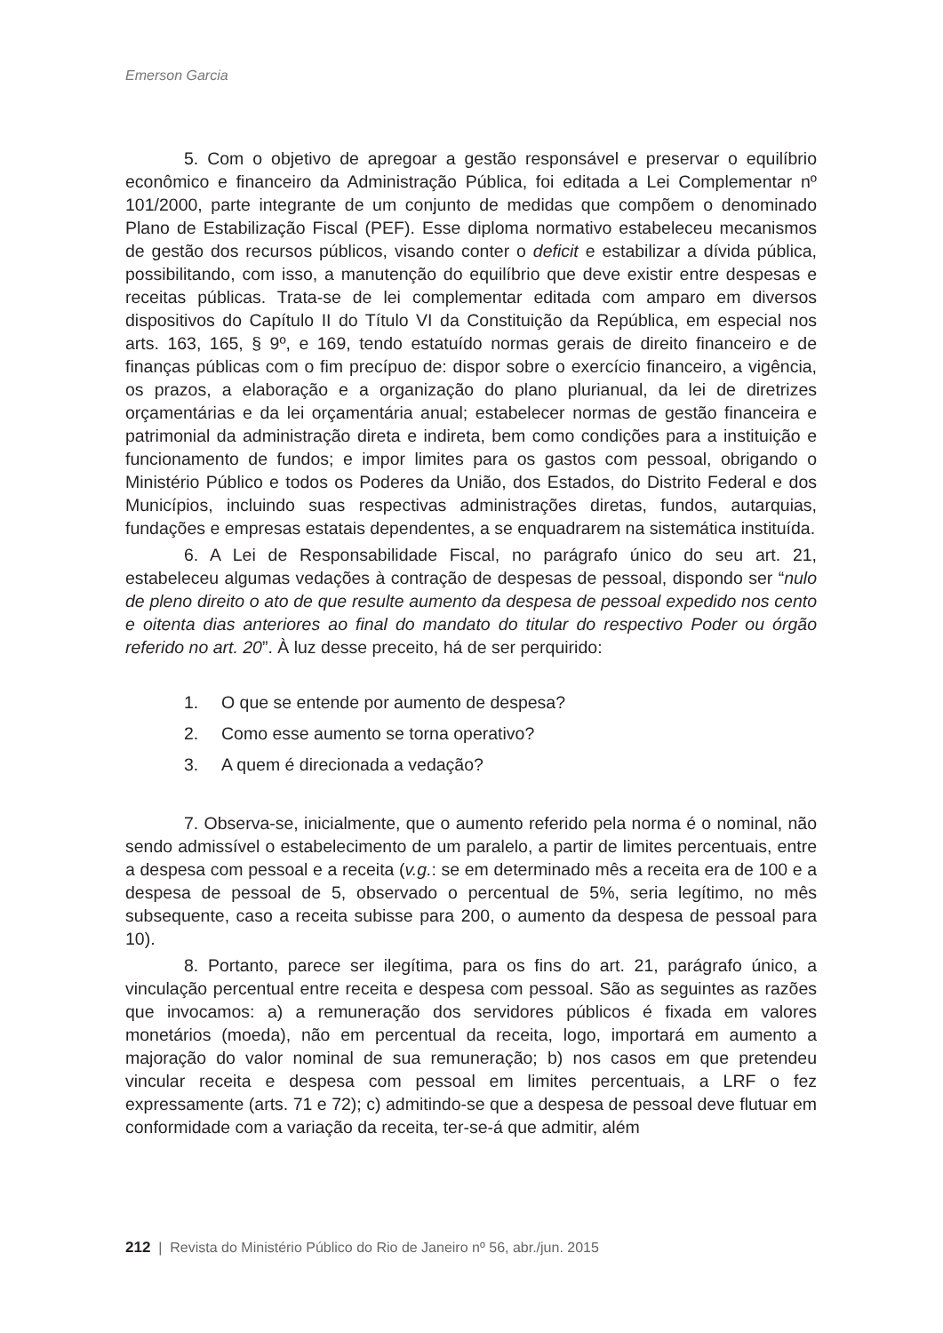Emerson Garcia
5. Com o objetivo de apregoar a gestão responsável e preservar o equilíbrio econômico e financeiro da Administração Pública, foi editada a Lei Complementar nº 101/2000, parte integrante de um conjunto de medidas que compõem o denominado Plano de Estabilização Fiscal (PEF). Esse diploma normativo estabeleceu mecanismos de gestão dos recursos públicos, visando conter o deficit e estabilizar a dívida pública, possibilitando, com isso, a manutenção do equilíbrio que deve existir entre despesas e receitas públicas. Trata-se de lei complementar editada com amparo em diversos dispositivos do Capítulo II do Título VI da Constituição da República, em especial nos arts. 163, 165, § 9º, e 169, tendo estatuído normas gerais de direito financeiro e de finanças públicas com o fim precípuo de: dispor sobre o exercício financeiro, a vigência, os prazos, a elaboração e a organização do plano plurianual, da lei de diretrizes orçamentárias e da lei orçamentária anual; estabelecer normas de gestão financeira e patrimonial da administração direta e indireta, bem como condições para a instituição e funcionamento de fundos; e impor limites para os gastos com pessoal, obrigando o Ministério Público e todos os Poderes da União, dos Estados, do Distrito Federal e dos Municípios, incluindo suas respectivas administrações diretas, fundos, autarquias, fundações e empresas estatais dependentes, a se enquadrarem na sistemática instituída.
6. A Lei de Responsabilidade Fiscal, no parágrafo único do seu art. 21, estabeleceu algumas vedações à contração de despesas de pessoal, dispondo ser “nulo de pleno direito o ato de que resulte aumento da despesa de pessoal expedido nos cento e oitenta dias anteriores ao final do mandato do titular do respectivo Poder ou órgão referido no art. 20”. À luz desse preceito, há de ser perquirido:
1. O que se entende por aumento de despesa?
2. Como esse aumento se torna operativo?
3. A quem é direcionada a vedação?
7. Observa-se, inicialmente, que o aumento referido pela norma é o nominal, não sendo admissível o estabelecimento de um paralelo, a partir de limites percentuais, entre a despesa com pessoal e a receita (v.g.: se em determinado mês a receita era de 100 e a despesa de pessoal de 5, observado o percentual de 5%, seria legítimo, no mês subsequente, caso a receita subisse para 200, o aumento da despesa de pessoal para 10).
8. Portanto, parece ser ilegítima, para os fins do art. 21, parágrafo único, a vinculação percentual entre receita e despesa com pessoal. São as seguintes as razões que invocamos: a) a remuneração dos servidores públicos é fixada em valores monetários (moeda), não em percentual da receita, logo, importará em aumento a majoração do valor nominal de sua remuneração; b) nos casos em que pretendeu vincular receita e despesa com pessoal em limites percentuais, a LRF o fez expressamente (arts. 71 e 72); c) admitindo-se que a despesa de pessoal deve flutuar em conformidade com a variação da receita, ter-se-á que admitir, além
212 | Revista do Ministério Público do Rio de Janeiro nº 56, abr./jun. 2015